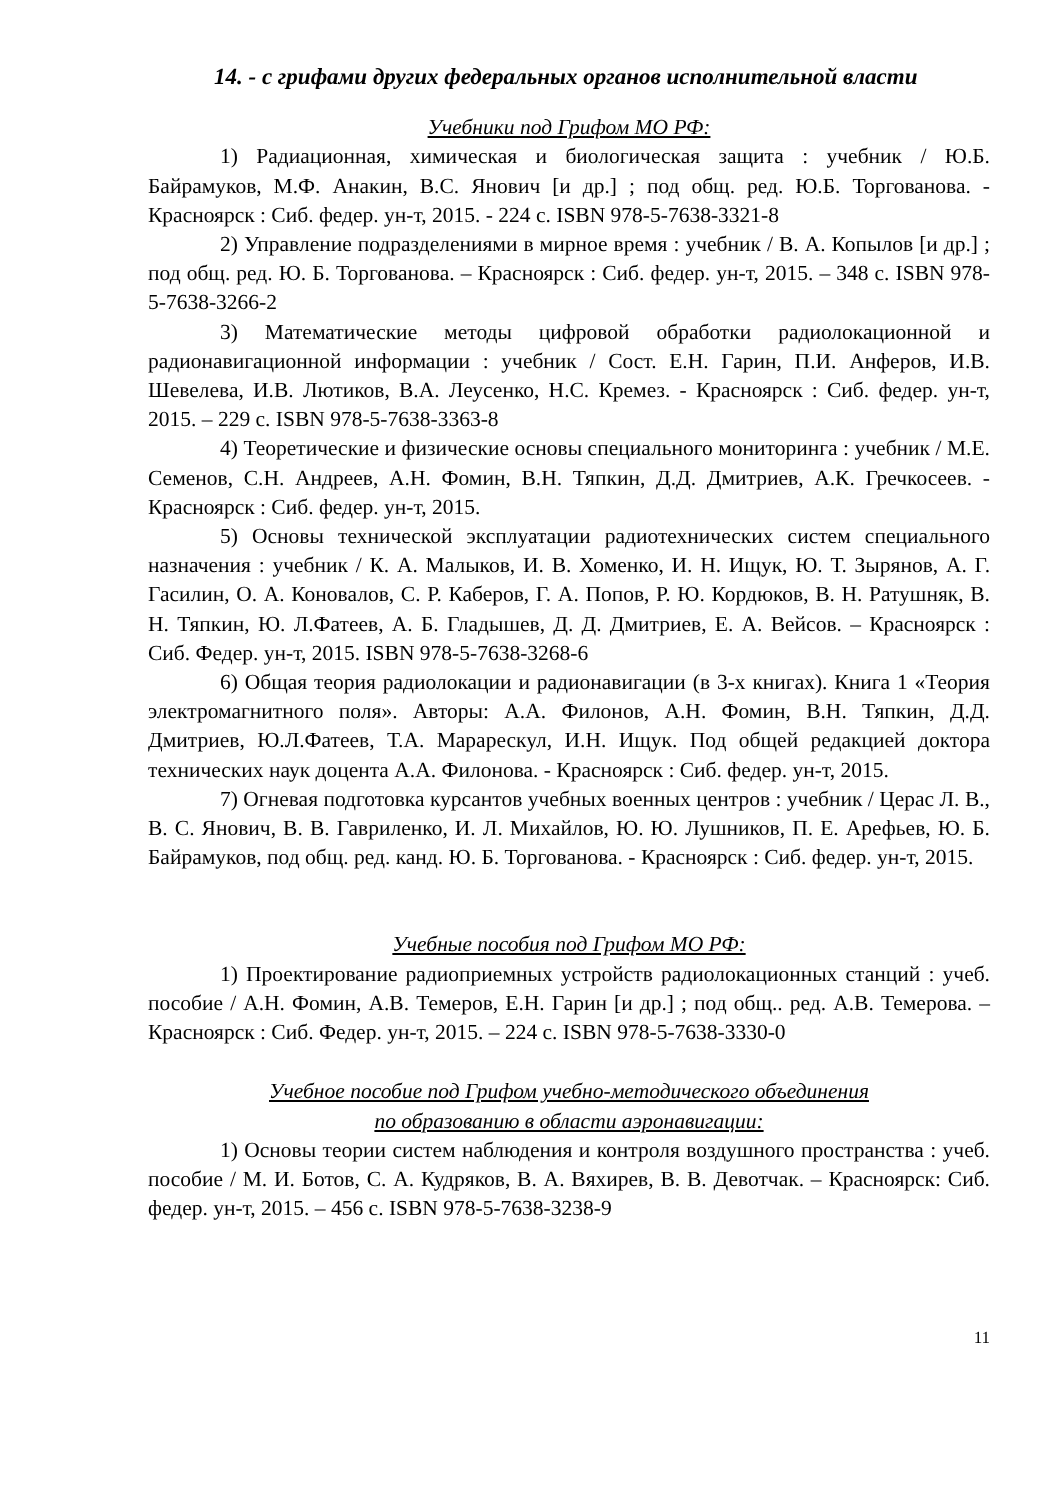14. - с грифами других федеральных органов исполнительной власти
Учебники под Грифом МО РФ:
1) Радиационная, химическая и биологическая защита : учебник / Ю.Б. Байрамуков, М.Ф. Анакин, В.С. Янович [и др.] ; под общ. ред. Ю.Б. Торгованова. - Красноярск : Сиб. федер. ун-т, 2015. - 224 с. ISBN 978-5-7638-3321-8
2) Управление подразделениями в мирное время : учебник / В. А. Копылов [и др.] ; под общ. ред. Ю. Б. Торгованова. – Красноярск : Сиб. федер. ун-т, 2015. – 348 с. ISBN 978-5-7638-3266-2
3) Математические методы цифровой обработки радиолокационной и радионавигационной информации : учебник / Сост. Е.Н. Гарин, П.И. Анферов, И.В. Шевелева, И.В. Лютиков, В.А. Леусенко, Н.С. Кремез. - Красноярск : Сиб. федер. ун-т, 2015. – 229 с. ISBN 978-5-7638-3363-8
4) Теоретические и физические основы специального мониторинга : учебник / М.Е. Семенов, С.Н. Андреев, А.Н. Фомин, В.Н. Тяпкин, Д.Д. Дмитриев, А.К. Гречкосеев. - Красноярск : Сиб. федер. ун-т, 2015.
5) Основы технической эксплуатации радиотехнических систем специального назначения : учебник / К. А. Малыков, И. В. Хоменко, И. Н. Ищук, Ю. Т. Зырянов, А. Г. Гасилин, О. А. Коновалов, С. Р. Каберов, Г. А. Попов, Р. Ю. Кордюков, В. Н. Ратушняк, В. Н. Тяпкин, Ю. Л.Фатеев, А. Б. Гладышев, Д. Д. Дмитриев, Е. А. Вейсов. – Красноярск : Сиб. Федер. ун-т, 2015. ISBN 978-5-7638-3268-6
6) Общая теория радиолокации и радионавигации (в 3-х книгах). Книга 1 «Теория электромагнитного поля». Авторы: А.А. Филонов, А.Н. Фомин, В.Н. Тяпкин, Д.Д. Дмитриев, Ю.Л.Фатеев, Т.А. Марарескул, И.Н. Ищук. Под общей редакцией доктора технических наук доцента А.А. Филонова. - Красноярск : Сиб. федер. ун-т, 2015.
7) Огневая подготовка курсантов учебных военных центров : учебник / Церас Л. В., В. С. Янович, В. В. Гавриленко, И. Л. Михайлов, Ю. Ю. Лушников, П. Е. Арефьев, Ю. Б. Байрамуков, под общ. ред. канд. Ю. Б. Торгованова. - Красноярск : Сиб. федер. ун-т, 2015.
Учебные пособия под Грифом МО РФ:
1) Проектирование радиоприемных устройств радиолокационных станций : учеб. пособие / А.Н. Фомин, А.В. Темеров, Е.Н. Гарин [и др.] ; под общ.. ред. А.В. Темерова. – Красноярск : Сиб. Федер. ун-т, 2015. – 224 с. ISBN 978-5-7638-3330-0
Учебное пособие под Грифом учебно-методического объединения
по образованию в области аэронавигации:
1) Основы теории систем наблюдения и контроля воздушного пространства : учеб. пособие / М. И. Ботов, С. А. Кудряков, В. А. Вяхирев, В. В. Девотчак. – Красноярск: Сиб. федер. ун-т, 2015. – 456 с. ISBN 978-5-7638-3238-9
11